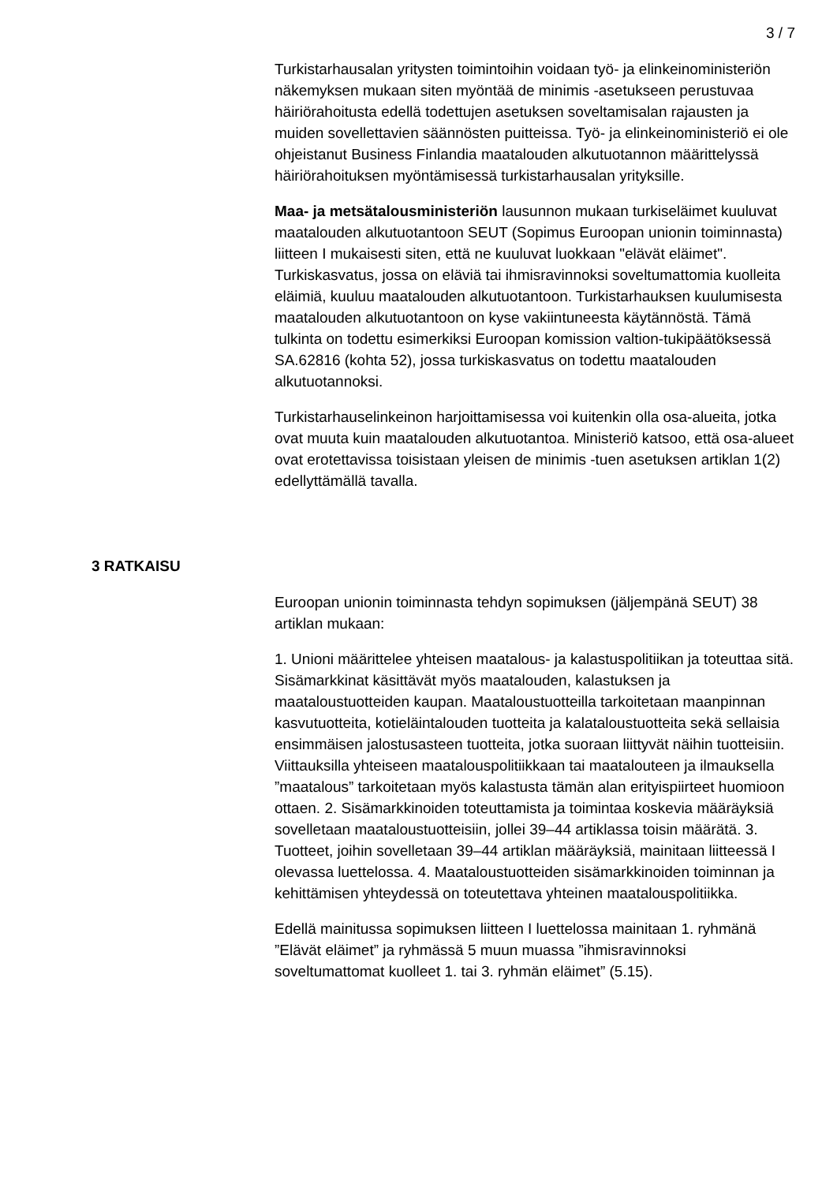3 / 7
Turkistarhausalan yritysten toimintoihin voidaan työ- ja elinkeinoministeriön näkemyksen mukaan siten myöntää de minimis -asetukseen perustuvaa häiriörahoitusta edellä todettujen asetuksen soveltamisalan rajausten ja muiden sovellettavien säännösten puitteissa. Työ- ja elinkeinoministeriö ei ole ohjeistanut Business Finlandia maatalouden alkutuotannon määrittelyssä häiriörahoituksen myöntämisessä turkistarhausalan yrityksille.
Maa- ja metsätalousministeriön lausunnon mukaan turkiseläimet kuuluvat maatalouden alkutuotantoon SEUT (Sopimus Euroopan unionin toiminnasta) liitteen I mukaisesti siten, että ne kuuluvat luokkaan "elävät eläimet". Turkiskasvatus, jossa on eläviä tai ihmisravinnoksi soveltumattomia kuolleita eläimiä, kuuluu maatalouden alkutuotantoon. Turkistarhauksen kuulumisesta maatalouden alkutuotantoon on kyse vakiintuneesta käytännöstä. Tämä tulkinta on todettu esimerkiksi Euroopan komission valtion-tukipäätöksessä SA.62816 (kohta 52), jossa turkiskasvatus on todettu maatalouden alkutuotannoksi.
Turkistarhauselinkeinon harjoittamisessa voi kuitenkin olla osa-alueita, jotka ovat muuta kuin maatalouden alkutuotantoa. Ministeriö katsoo, että osa-alueet ovat erotettavissa toisistaan yleisen de minimis -tuen asetuksen artiklan 1(2) edellyttämällä tavalla.
3 RATKAISU
Euroopan unionin toiminnasta tehdyn sopimuksen (jäljempänä SEUT) 38 artiklan mukaan:
1. Unioni määrittelee yhteisen maatalous- ja kalastuspolitiikan ja toteuttaa sitä. Sisämarkkinat käsittävät myös maatalouden, kalastuksen ja maataloustuotteiden kaupan. Maataloustuotteilla tarkoitetaan maanpinnan kasvutuotteita, kotieläintalouden tuotteita ja kalataloustuotteita sekä sellaisia ensimmäisen jalostusasteen tuotteita, jotka suoraan liittyvät näihin tuotteisiin. Viittauksilla yhteiseen maatalouspolitiikkaan tai maatalouteen ja ilmauksella ”maatalous” tarkoitetaan myös kalastusta tämän alan erityispiirteet huomioon ottaen. 2. Sisämarkkinoiden toteuttamista ja toimintaa koskevia määräyksiä sovelletaan maataloustuotteisiin, jollei 39–44 artiklassa toisin määrätä. 3. Tuotteet, joihin sovelletaan 39–44 artiklan määräyksiä, mainitaan liitteessä I olevassa luettelossa. 4. Maataloustuotteiden sisämarkkinoiden toiminnan ja kehittämisen yhteydessä on toteutettava yhteinen maatalouspolitiikka.
Edellä mainitussa sopimuksen liitteen I luettelossa mainitaan 1. ryhmänä ”Elävät eläimet” ja ryhmässä 5 muun muassa ”ihmisravinnoksi soveltumattomat kuolleet 1. tai 3. ryhmän eläimet” (5.15).